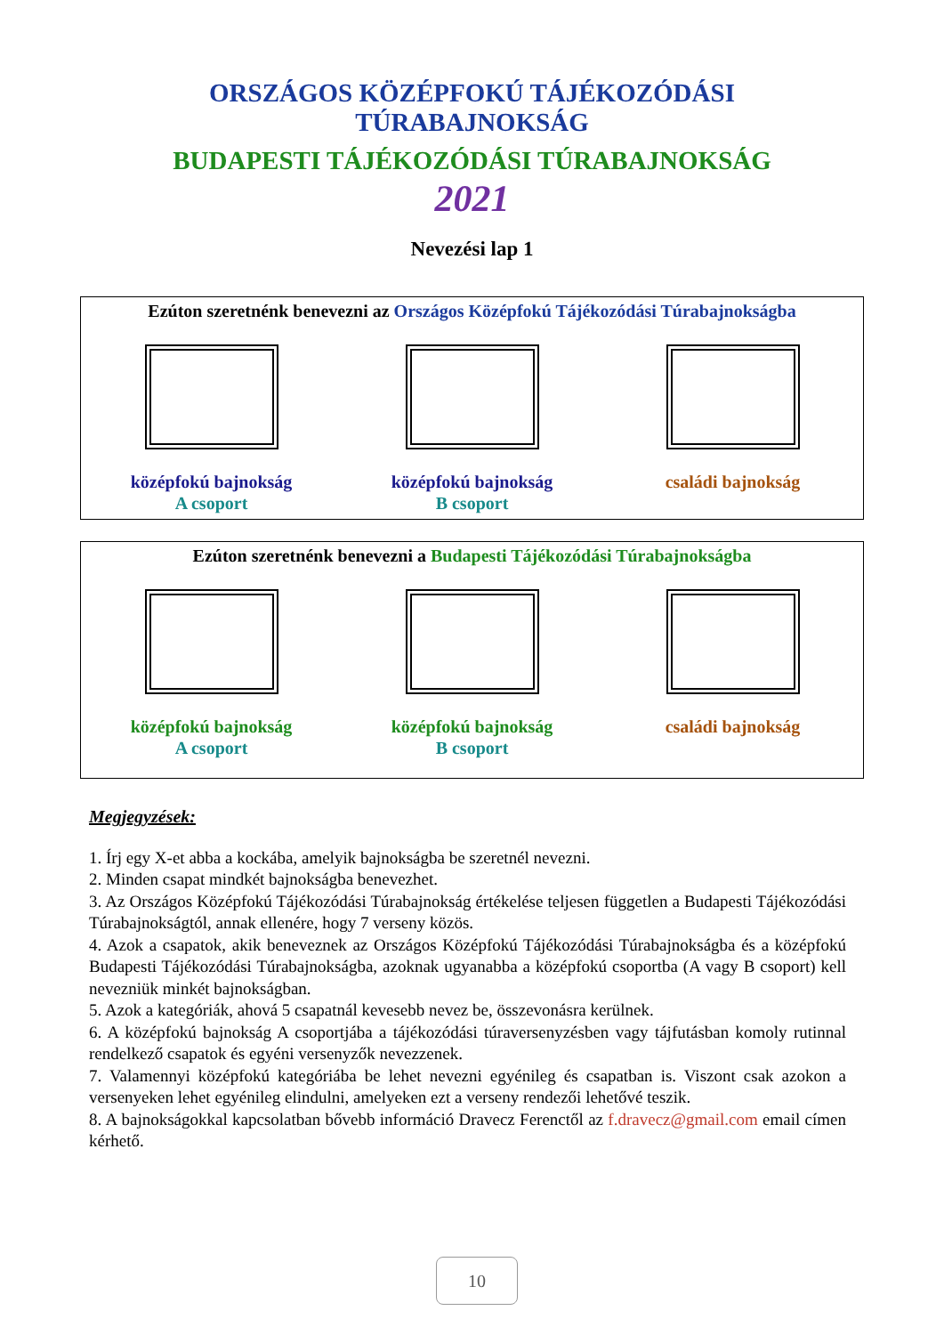ORSZÁGOS KÖZÉPFOKÚ TÁJÉKOZÓDÁSI
TÚRABAJNOKSÁG
BUDAPESTI TÁJÉKOZÓDÁSI TÚRABAJNOKSÁG
2021
Nevezési lap 1
Ezúton szeretnénk benevezni az Országos Középfokú Tájékozódási Túrabajnokságba
középfokú bajnokság
A csoport
középfokú bajnokság
B csoport
családi bajnokság
Ezúton szeretnénk benevezni a Budapesti Tájékozódási Túrabajnokságba
középfokú bajnokság
A csoport
középfokú bajnokság
B csoport
családi bajnokság
Megjegyzések:
1. Írj egy X-et abba a kockába, amelyik bajnokságba be szeretnél nevezni.
2. Minden csapat mindkét bajnokságba benevezhet.
3. Az Országos Középfokú Tájékozódási Túrabajnokság értékelése teljesen független a Budapesti Tájékozódási Túrabajnokságtól, annak ellenére, hogy 7 verseny közös.
4. Azok a csapatok, akik beneveznek az Országos Középfokú Tájékozódási Túrabajnokságba és a középfokú Budapesti Tájékozódási Túrabajnokságba, azoknak ugyanabba a középfokú csoportba (A vagy B csoport) kell nevezniük minkét bajnokságban.
5. Azok a kategóriák, ahová 5 csapatnál kevesebb nevez be, összevonásra kerülnek.
6. A középfokú bajnokság A csoportjába a tájékozódási túraversenyzésben vagy tájfutásban komoly rutinnal rendelkező csapatok és egyéni versenyzők nevezzenek.
7. Valamennyi középfokú kategóriába be lehet nevezni egyénileg és csapatban is. Viszont csak azokon a versenyeken lehet egyénileg elindulni, amelyeken ezt a verseny rendezői lehetővé teszik.
8. A bajnokságokkal kapcsolatban bővebb információ Dravecz Ferenctől az f.dravecz@gmail.com email címen kérhető.
10